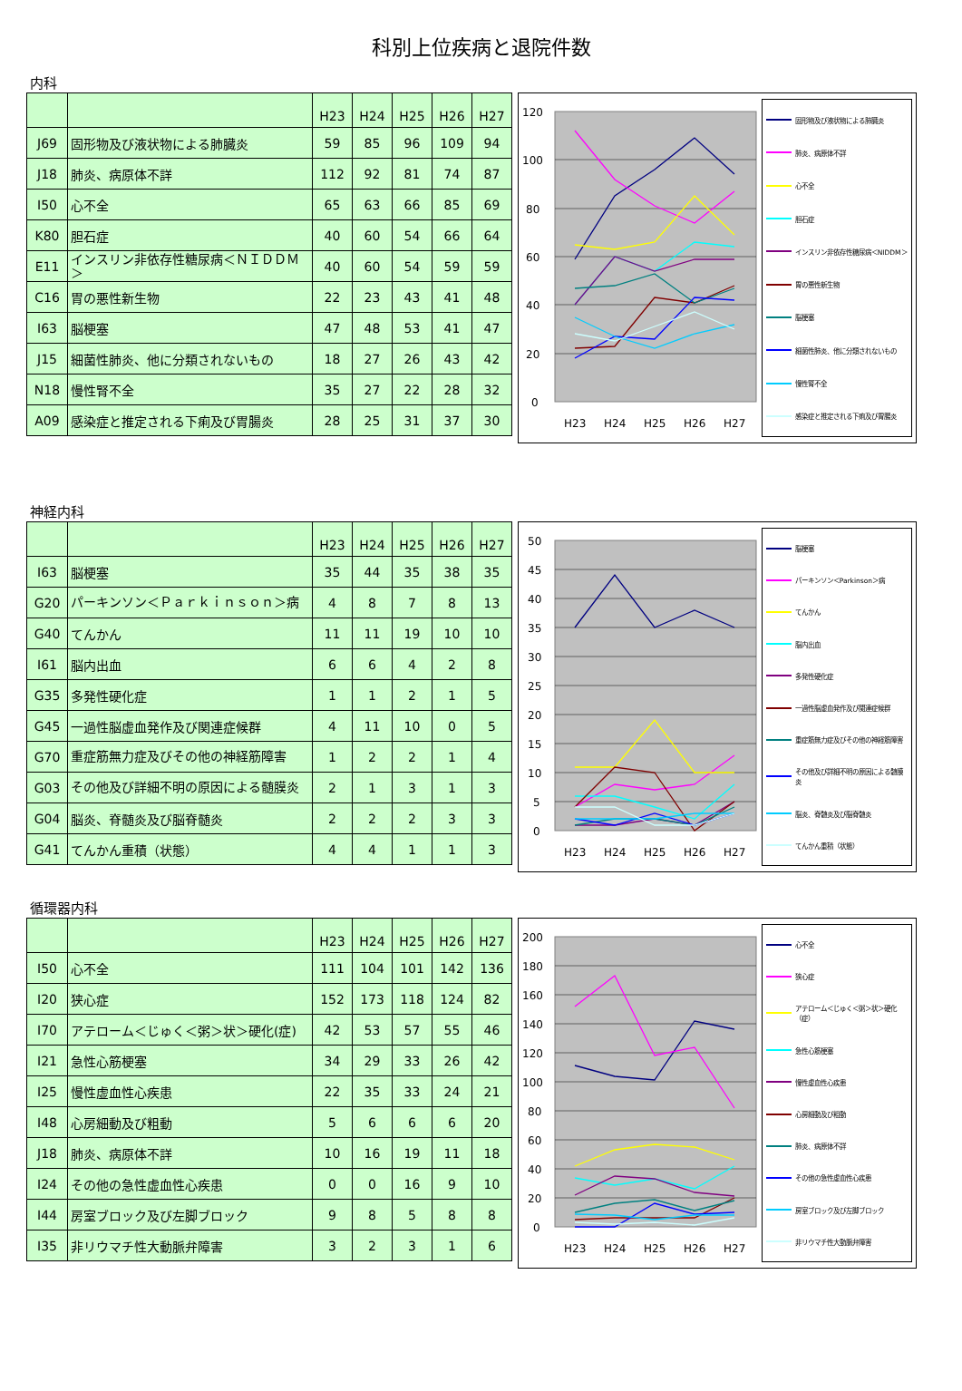科別上位疾病と退院件数
内科
| | | H23 | H24 | H25 | H26 | H27 |
| --- | --- | --- | --- | --- | --- | --- |
| J69 | 固形物及び液状物による肺臓炎 | 59 | 85 | 96 | 109 | 94 |
| J18 | 肺炎、病原体不詳 | 112 | 92 | 81 | 74 | 87 |
| I50 | 心不全 | 65 | 63 | 66 | 85 | 69 |
| K80 | 胆石症 | 40 | 60 | 54 | 66 | 64 |
| E11 | インスリン非依存性糖尿病＜ＮＩＤＤＭ＞ | 40 | 60 | 54 | 59 | 59 |
| C16 | 胃の悪性新生物 | 22 | 23 | 43 | 41 | 48 |
| I63 | 脳梗塞 | 47 | 48 | 53 | 41 | 47 |
| J15 | 細菌性肺炎、他に分類されないもの | 18 | 27 | 26 | 43 | 42 |
| N18 | 慢性腎不全 | 35 | 27 | 22 | 28 | 32 |
| A09 | 感染症と推定される下痢及び胃腸炎 | 28 | 25 | 31 | 37 | 30 |
120
100
80
60
40
20
0
H23
H24
H25
H26
H27
固形物及び液状物による肺臓炎
肺炎、病原体不詳
心不全
胆石症
インスリン非依存性糖尿病＜NIDDM＞
胃の悪性新生物
脳梗塞
細菌性肺炎、他に分類されないもの
慢性腎不全
感染症と推定される下痢及び胃腸炎
神経内科
| | | H23 | H24 | H25 | H26 | H27 |
| --- | --- | --- | --- | --- | --- | --- |
| I63 | 脳梗塞 | 35 | 44 | 35 | 38 | 35 |
| G20 | パーキンソン＜Ｐａｒｋｉｎｓｏｎ＞病 | 4 | 8 | 7 | 8 | 13 |
| G40 | てんかん | 11 | 11 | 19 | 10 | 10 |
| I61 | 脳内出血 | 6 | 6 | 4 | 2 | 8 |
| G35 | 多発性硬化症 | 1 | 1 | 2 | 1 | 5 |
| G45 | 一過性脳虚血発作及び関連症候群 | 4 | 11 | 10 | 0 | 5 |
| G70 | 重症筋無力症及びその他の神経筋障害 | 1 | 2 | 2 | 1 | 4 |
| G03 | その他及び詳細不明の原因による髄膜炎 | 2 | 1 | 3 | 1 | 3 |
| G04 | 脳炎、脊髄炎及び脳脊髄炎 | 2 | 2 | 2 | 3 | 3 |
| G41 | てんかん重積（状態） | 4 | 4 | 1 | 1 | 3 |
50
45
40
35
30
25
20
15
10
5
0
H23
H24
H25
H26
H27
脳梗塞
パーキンソン＜Parkinson＞病
てんかん
脳内出血
多発性硬化症
一過性脳虚血発作及び関連症候群
重症筋無力症及びその他の神経筋障害
その他及び詳細不明の原因による髄膜炎
脳炎、脊髄炎及び脳脊髄炎
てんかん重積（状態）
循環器内科
| | | H23 | H24 | H25 | H26 | H27 |
| --- | --- | --- | --- | --- | --- | --- |
| I50 | 心不全 | 111 | 104 | 101 | 142 | 136 |
| I20 | 狭心症 | 152 | 173 | 118 | 124 | 82 |
| I70 | アテローム＜じゅく＜粥＞状＞硬化(症) | 42 | 53 | 57 | 55 | 46 |
| I21 | 急性心筋梗塞 | 34 | 29 | 33 | 26 | 42 |
| I25 | 慢性虚血性心疾患 | 22 | 35 | 33 | 24 | 21 |
| I48 | 心房細動及び粗動 | 5 | 6 | 6 | 6 | 20 |
| J18 | 肺炎、病原体不詳 | 10 | 16 | 19 | 11 | 18 |
| I24 | その他の急性虚血性心疾患 | 0 | 0 | 16 | 9 | 10 |
| I44 | 房室ブロック及び左脚ブロック | 9 | 8 | 5 | 8 | 8 |
| I35 | 非リウマチ性大動脈弁障害 | 3 | 2 | 3 | 1 | 6 |
200
180
160
140
120
100
80
60
40
20
0
H23
H24
H25
H26
H27
心不全
狭心症
アテローム＜じゅく＜粥＞状＞硬化（症）
急性心筋梗塞
慢性虚血性心疾患
心房細動及び粗動
肺炎、病原体不詳
その他の急性虚血性心疾患
房室ブロック及び左脚ブロック
非リウマチ性大動脈弁障害